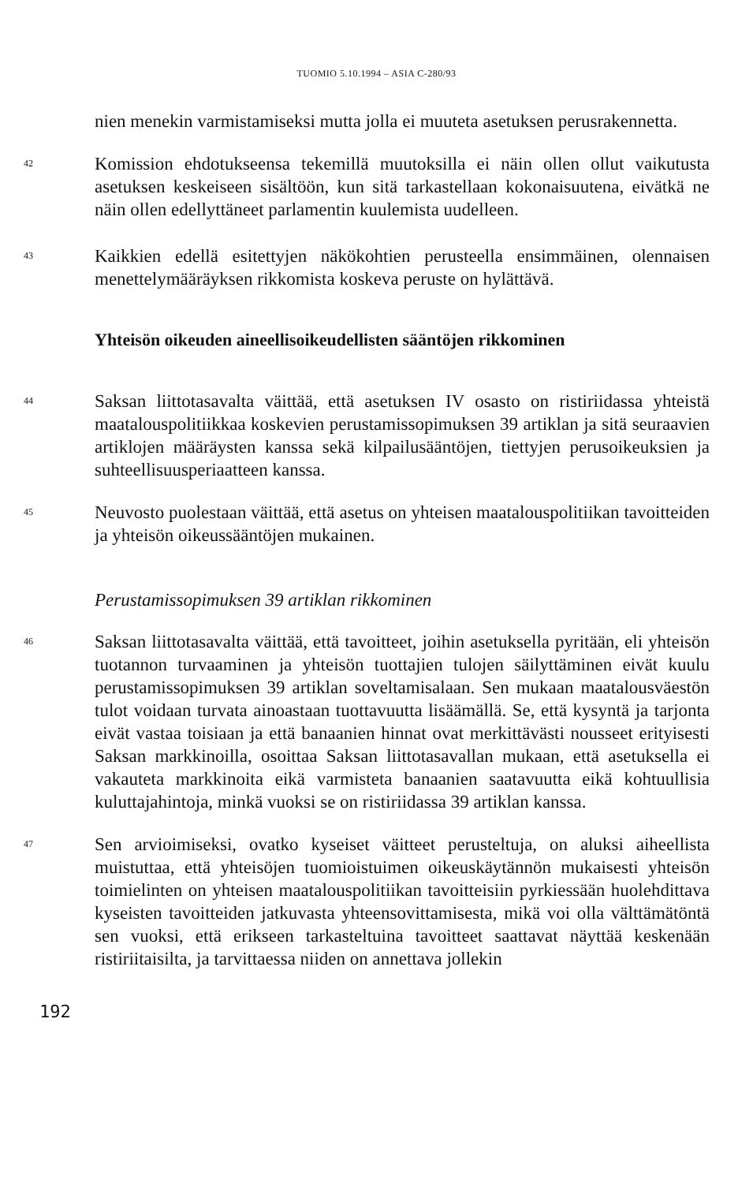TUOMIO 5.10.1994 – ASIA C-280/93
nien menekin varmistamiseksi mutta jolla ei muuteta asetuksen perusrakennetta.
42
Komission ehdotukseensa tekemillä muutoksilla ei näin ollen ollut vaikutusta asetuksen keskeiseen sisältöön, kun sitä tarkastellaan kokonaisuutena, eivätkä ne näin ollen edellyttäneet parlamentin kuulemista uudelleen.
43
Kaikkien edellä esitettyjen näkökohtien perusteella ensimmäinen, olennaisen menettelymääräyksen rikkomista koskeva peruste on hylättävä.
Yhteisön oikeuden aineellisoikeudellisten sääntöjen rikkominen
44
Saksan liittotasavalta väittää, että asetuksen IV osasto on ristiriidassa yhteistä maatalouspolitiikkaa koskevien perustamissopimuksen 39 artiklan ja sitä seuraavien artiklojen määräysten kanssa sekä kilpailusääntöjen, tiettyjen perusoikeuksien ja suhteellisuusperiaatteen kanssa.
45
Neuvosto puolestaan väittää, että asetus on yhteisen maatalouspolitiikan tavoitteiden ja yhteisön oikeussääntöjen mukainen.
Perustamissopimuksen 39 artiklan rikkominen
46
Saksan liittotasavalta väittää, että tavoitteet, joihin asetuksella pyritään, eli yhteisön tuotannon turvaaminen ja yhteisön tuottajien tulojen säilyttäminen eivät kuulu perustamissopimuksen 39 artiklan soveltamisalaan. Sen mukaan maatalousväestön tulot voidaan turvata ainoastaan tuottavuutta lisäämällä. Se, että kysyntä ja tarjonta eivät vastaa toisiaan ja että banaanien hinnat ovat merkittävästi nousseet erityisesti Saksan markkinoilla, osoittaa Saksan liittotasavallan mukaan, että asetuksella ei vakauteta markkinoita eikä varmisteta banaanien saatavuutta eikä kohtuullisia kuluttajahintoja, minkä vuoksi se on ristiriidassa 39 artiklan kanssa.
47
Sen arvioimiseksi, ovatko kyseiset väitteet perusteltuja, on aluksi aiheellista muistuttaa, että yhteisöjen tuomioistuimen oikeuskäytännön mukaisesti yhteisön toimielinten on yhteisen maatalouspolitiikan tavoitteisiin pyrkiessään huolehdittava kyseisten tavoitteiden jatkuvasta yhteensovittamisesta, mikä voi olla välttämätöntä sen vuoksi, että erikseen tarkasteltuina tavoitteet saattavat näyttää keskenään ristiriitaisilta, ja tarvittaessa niiden on annettava jollekin
192